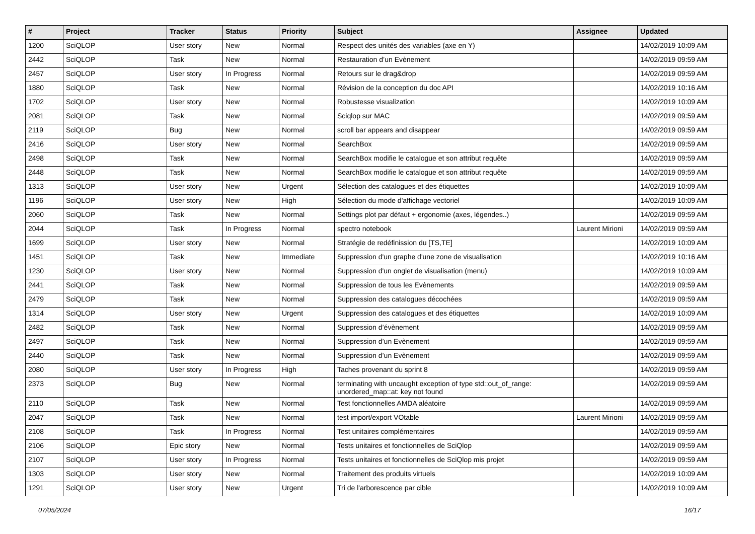| # | Project | Tracker | Status | Priority | Subject | Assignee | Updated |
| --- | --- | --- | --- | --- | --- | --- | --- |
| 1200 | SciQLOP | User story | New | Normal | Respect des unités des variables (axe en Y) | | 14/02/2019 10:09 AM |
| 2442 | SciQLOP | Task | New | Normal | Restauration d’un Evènement | | 14/02/2019 09:59 AM |
| 2457 | SciQLOP | User story | In Progress | Normal | Retours sur le drag&drop | | 14/02/2019 09:59 AM |
| 1880 | SciQLOP | Task | New | Normal | Révision de la conception du doc API | | 14/02/2019 10:16 AM |
| 1702 | SciQLOP | User story | New | Normal | Robustesse visualization | | 14/02/2019 10:09 AM |
| 2081 | SciQLOP | Task | New | Normal | Sciqlop sur MAC | | 14/02/2019 09:59 AM |
| 2119 | SciQLOP | Bug | New | Normal | scroll bar appears and disappear | | 14/02/2019 09:59 AM |
| 2416 | SciQLOP | User story | New | Normal | SearchBox | | 14/02/2019 09:59 AM |
| 2498 | SciQLOP | Task | New | Normal | SearchBox modifie le catalogue et son attribut requête | | 14/02/2019 09:59 AM |
| 2448 | SciQLOP | Task | New | Normal | SearchBox modifie le catalogue et son attribut requête | | 14/02/2019 09:59 AM |
| 1313 | SciQLOP | User story | New | Urgent | Sélection des catalogues et des étiquettes | | 14/02/2019 10:09 AM |
| 1196 | SciQLOP | User story | New | High | Sélection du mode d'affichage vectoriel | | 14/02/2019 10:09 AM |
| 2060 | SciQLOP | Task | New | Normal | Settings plot par défaut + ergonomie (axes, légendes..) | | 14/02/2019 09:59 AM |
| 2044 | SciQLOP | Task | In Progress | Normal | spectro notebook | Laurent Mirioni | 14/02/2019 09:59 AM |
| 1699 | SciQLOP | User story | New | Normal | Stratégie de redéfinission du [TS,TE] | | 14/02/2019 10:09 AM |
| 1451 | SciQLOP | Task | New | Immediate | Suppression d'un graphe d'une zone de visualisation | | 14/02/2019 10:16 AM |
| 1230 | SciQLOP | User story | New | Normal | Suppression d'un onglet de visualisation (menu) | | 14/02/2019 10:09 AM |
| 2441 | SciQLOP | Task | New | Normal | Suppression de tous les Evènements | | 14/02/2019 09:59 AM |
| 2479 | SciQLOP | Task | New | Normal | Suppression des catalogues décochées | | 14/02/2019 09:59 AM |
| 1314 | SciQLOP | User story | New | Urgent | Suppression des catalogues et des étiquettes | | 14/02/2019 10:09 AM |
| 2482 | SciQLOP | Task | New | Normal | Suppression d’évènement | | 14/02/2019 09:59 AM |
| 2497 | SciQLOP | Task | New | Normal | Suppression d’un Evènement | | 14/02/2019 09:59 AM |
| 2440 | SciQLOP | Task | New | Normal | Suppression d’un Evènement | | 14/02/2019 09:59 AM |
| 2080 | SciQLOP | User story | In Progress | High | Taches provenant du sprint 8 | | 14/02/2019 09:59 AM |
| 2373 | SciQLOP | Bug | New | Normal | terminating with uncaught exception of type std::out_of_range: unordered_map::at: key not found | | 14/02/2019 09:59 AM |
| 2110 | SciQLOP | Task | New | Normal | Test fonctionnelles AMDA aléatoire | | 14/02/2019 09:59 AM |
| 2047 | SciQLOP | Task | New | Normal | test import/export VOtable | Laurent Mirioni | 14/02/2019 09:59 AM |
| 2108 | SciQLOP | Task | In Progress | Normal | Test unitaires complémentaires | | 14/02/2019 09:59 AM |
| 2106 | SciQLOP | Epic story | New | Normal | Tests unitaires et fonctionnelles de SciQlop | | 14/02/2019 09:59 AM |
| 2107 | SciQLOP | User story | In Progress | Normal | Tests unitaires et fonctionnelles de SciQlop mis projet | | 14/02/2019 09:59 AM |
| 1303 | SciQLOP | User story | New | Normal | Traitement des produits virtuels | | 14/02/2019 10:09 AM |
| 1291 | SciQLOP | User story | New | Urgent | Tri de l'arborescence par cible | | 14/02/2019 10:09 AM |
07/05/2024 16/17